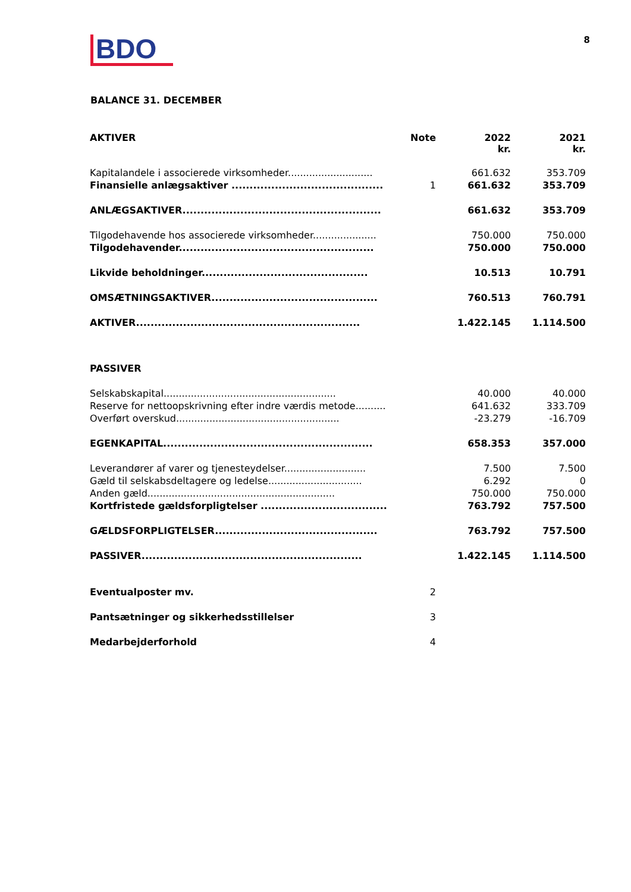BDO
8
BALANCE 31. DECEMBER
| AKTIVER | Note | 2022 kr. | 2021 kr. |
| --- | --- | --- | --- |
| Kapitalandele i associerede virksomheder............................ | | 661.632 | 353.709 |
| Finansielle anlægsaktiver .......................................... | 1 | 661.632 | 353.709 |
| ANLÆGSAKTIVER....................................................... | | 661.632 | 353.709 |
| Tilgodehavende hos associerede virksomheder..................... | | 750.000 | 750.000 |
| Tilgodehavender...................................................... | | 750.000 | 750.000 |
| Likvide beholdninger.............................................. | | 10.513 | 10.791 |
| OMSÆTNINGSAKTIVER.............................................. | | 760.513 | 760.791 |
| AKTIVER.............................................................. | | 1.422.145 | 1.114.500 |
| PASSIVER | | | |
| Selskabskapital......................................................... | | 40.000 | 40.000 |
| Reserve for nettoopskrivning efter indre værdis metode.......... | | 641.632 | 333.709 |
| Overført overskud...................................................... | | -23.279 | -16.709 |
| EGENKAPITAL.......................................................... | | 658.353 | 357.000 |
| Leverandører af varer og tjenesteydelser........................... | | 7.500 | 7.500 |
| Gæld til selskabsdeltagere og ledelse............................... | | 6.292 | 0 |
| Anden gæld.............................................................. | | 750.000 | 750.000 |
| Kortfristede gældsforpligtelser ................................... | | 763.792 | 757.500 |
| GÆLDSFORPLIGTELSER............................................. | | 763.792 | 757.500 |
| PASSIVER............................................................. | | 1.422.145 | 1.114.500 |
| Eventualposter mv. | 2 | | |
| Pantsætninger og sikkerhedsstillelser | 3 | | |
| Medarbejderforhold | 4 | | |